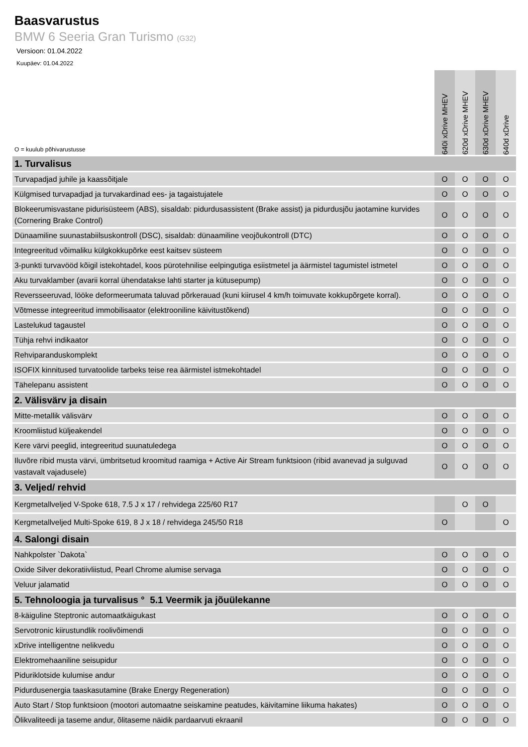Baasvarustus
BMW 6 Seeria Gran Turismo (G32)
Versioon: 01.04.2022
Kuupäev: 01.04.2022
| O = kuulub põhivarustusse | 640i xDrive MHEV | 620d xDrive MHEV | 630d xDrive MHEV | 640d xDrive |
| --- | --- | --- | --- | --- |
| 1. Turvalisus | | | | |
| Turvapadjad juhile ja kaassõitjale | O | O | O | O |
| Külgmised turvapadjad ja turvakardinad ees- ja tagaistujatele | O | O | O | O |
| Blokeerumisvastane pidurisüsteem (ABS), sisaldab: pidurdusassistent (Brake assist) ja pidurdusjõu jaotamine kurvides (Cornering Brake Control) | O | O | O | O |
| Dünaamiline suunastabiilsuskontroll (DSC), sisaldab: dünaamiline veojõukontroll (DTC) | O | O | O | O |
| Integreeritud võimaliku külgkokkupõrke eest kaitsev süsteem | O | O | O | O |
| 3-punkti turvavööd kõigil istekohtadel, koos pürotehnilise eelpingutiga esiistmetel ja äärmistel tagumistel istmetel | O | O | O | O |
| Aku turvaklamber (avarii korral ühendatakse lahti starter ja kütusepump) | O | O | O | O |
| Reversseeruvad, lööke deformeerumata taluvad põrkerauad (kuni kiirusel 4 km/h toimuvate kokkupõrgete korral). | O | O | O | O |
| Võtmesse integreeritud immobilisaator (elektrooniline käivitustõkend) | O | O | O | O |
| Lastelukud tagaustel | O | O | O | O |
| Tühja rehvi indikaator | O | O | O | O |
| Rehviparanduskomplekt | O | O | O | O |
| ISOFIX kinnitused turvatoolide tarbeks teise rea äärmistel istmekohtadel | O | O | O | O |
| Tähelepanu assistent | O | O | O | O |
| 2. Välisvärv ja disain | | | | |
| Mitte-metallik välisvärv | O | O | O | O |
| Kroomliistud küljeakendel | O | O | O | O |
| Kere värvi peeglid, integreeritud suunatuledega | O | O | O | O |
| Iluvõre ribid musta värvi, ümbritsetud kroomitud raamiga + Active Air Stream funktsioon (ribid avanevad ja sulguvad vastavalt vajadusele) | O | O | O | O |
| 3. Veljed/ rehvid | | | | |
| Kergmetallveljed V-Spoke 618, 7.5 J x 17 / rehvidega 225/60 R17 | | O | O | |
| Kergmetallveljed Multi-Spoke 619, 8 J x 18 / rehvidega 245/50 R18 | O | | | O |
| 4. Salongi disain | | | | |
| Nahkpolster `Dakota` | O | O | O | O |
| Oxide Silver dekoratiivliistud, Pearl Chrome alumise servaga | O | O | O | O |
| Veluur jalamatid | O | O | O | O |
| 5. Tehnoloogia ja turvalisus ° 5.1 Veermik ja jõuülekanne | | | | |
| 8-käiguline Steptronic automaatkäigukast | O | O | O | O |
| Servotronic kiirustundlik roolivõimendi | O | O | O | O |
| xDrive intelligentne nelikvedu | O | O | O | O |
| Elektromehaaniline seisupidur | O | O | O | O |
| Piduriklotside kulumise andur | O | O | O | O |
| Pidurdusenergia taaskasutamine (Brake Energy Regeneration) | O | O | O | O |
| Auto Start / Stop funktsioon (mootori automaatne seiskamine peatudes, käivitamine liikuma hakates) | O | O | O | O |
| Õlikvaliteedi ja taseme andur, õlitaseme näidik pardaarvuti ekraanil | O | O | O | O |